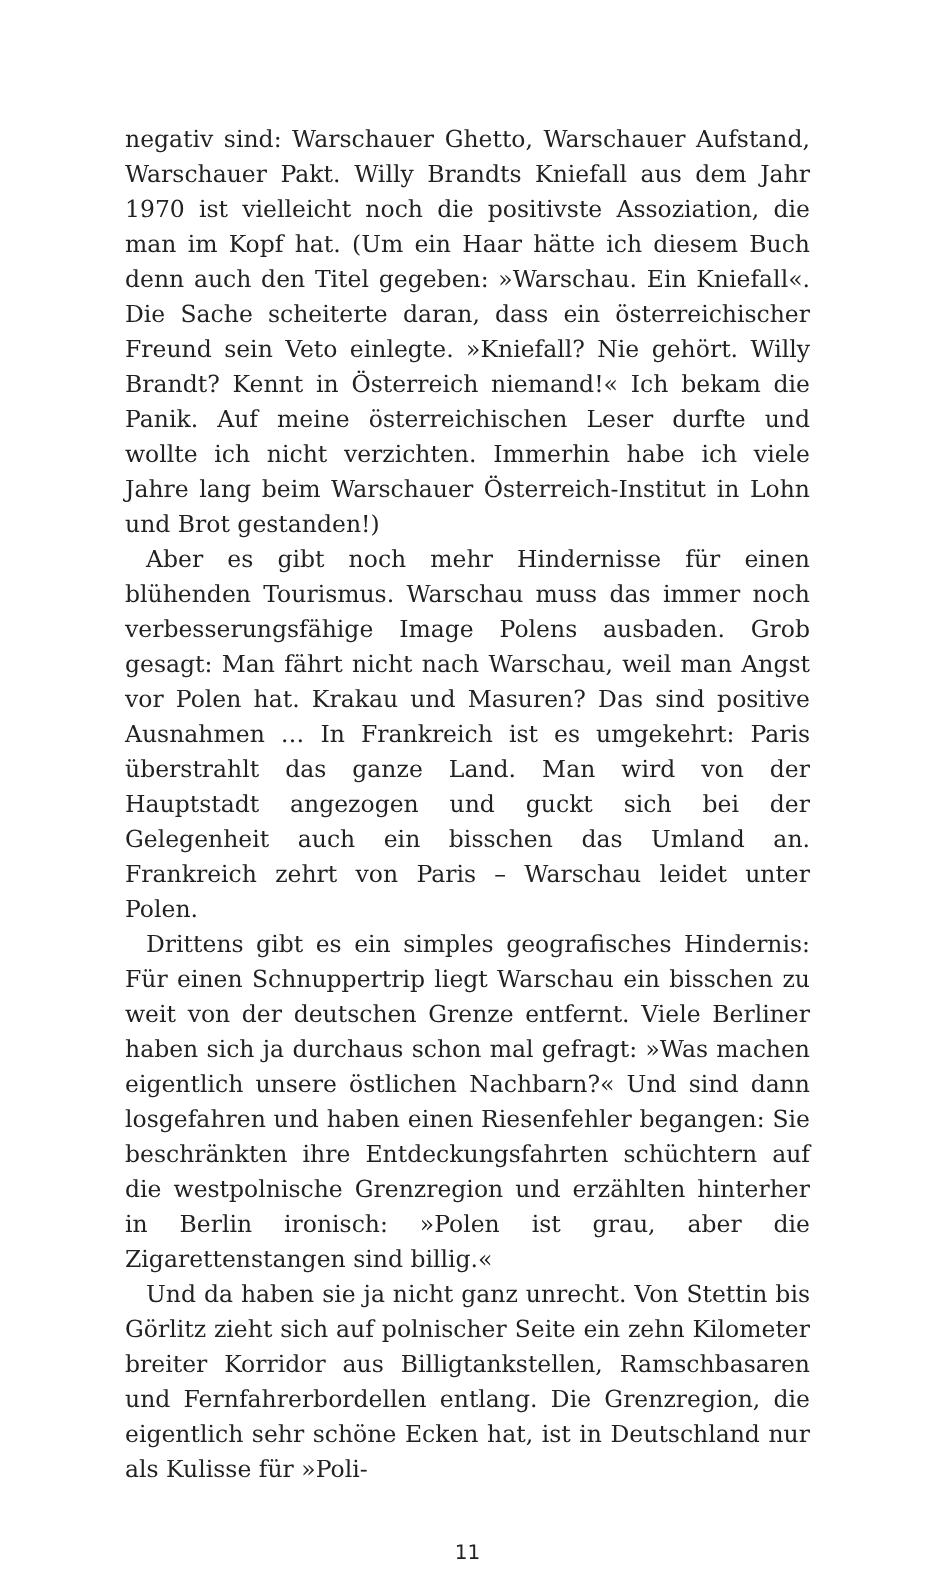negativ sind: Warschauer Ghetto, Warschauer Aufstand, Warschauer Pakt. Willy Brandts Kniefall aus dem Jahr 1970 ist vielleicht noch die positivste Assoziation, die man im Kopf hat. (Um ein Haar hätte ich diesem Buch denn auch den Titel gegeben: »Warschau. Ein Kniefall«. Die Sache scheiterte daran, dass ein österreichischer Freund sein Veto einlegte. »Kniefall? Nie gehört. Willy Brandt? Kennt in Österreich niemand!« Ich bekam die Panik. Auf meine österreichischen Leser durfte und wollte ich nicht verzichten. Immerhin habe ich viele Jahre lang beim Warschauer Österreich-Institut in Lohn und Brot gestanden!)
Aber es gibt noch mehr Hindernisse für einen blühenden Tourismus. Warschau muss das immer noch verbesserungsfähige Image Polens ausbaden. Grob gesagt: Man fährt nicht nach Warschau, weil man Angst vor Polen hat. Krakau und Masuren? Das sind positive Ausnahmen … In Frankreich ist es umgekehrt: Paris überstrahlt das ganze Land. Man wird von der Hauptstadt angezogen und guckt sich bei der Gelegenheit auch ein bisschen das Umland an. Frankreich zehrt von Paris – Warschau leidet unter Polen.
Drittens gibt es ein simples geografisches Hindernis: Für einen Schnuppertrip liegt Warschau ein bisschen zu weit von der deutschen Grenze entfernt. Viele Berliner haben sich ja durchaus schon mal gefragt: »Was machen eigentlich unsere östlichen Nachbarn?« Und sind dann losgefahren und haben einen Riesenfehler begangen: Sie beschränkten ihre Entdeckungsfahrten schüchtern auf die westpolnische Grenzregion und erzählten hinterher in Berlin ironisch: »Polen ist grau, aber die Zigarettenstangen sind billig.«
Und da haben sie ja nicht ganz unrecht. Von Stettin bis Görlitz zieht sich auf polnischer Seite ein zehn Kilometer breiter Korridor aus Billigtankstellen, Ramschbasaren und Fernfahrerbordellen entlang. Die Grenzregion, die eigentlich sehr schöne Ecken hat, ist in Deutschland nur als Kulisse für »Poli-
11